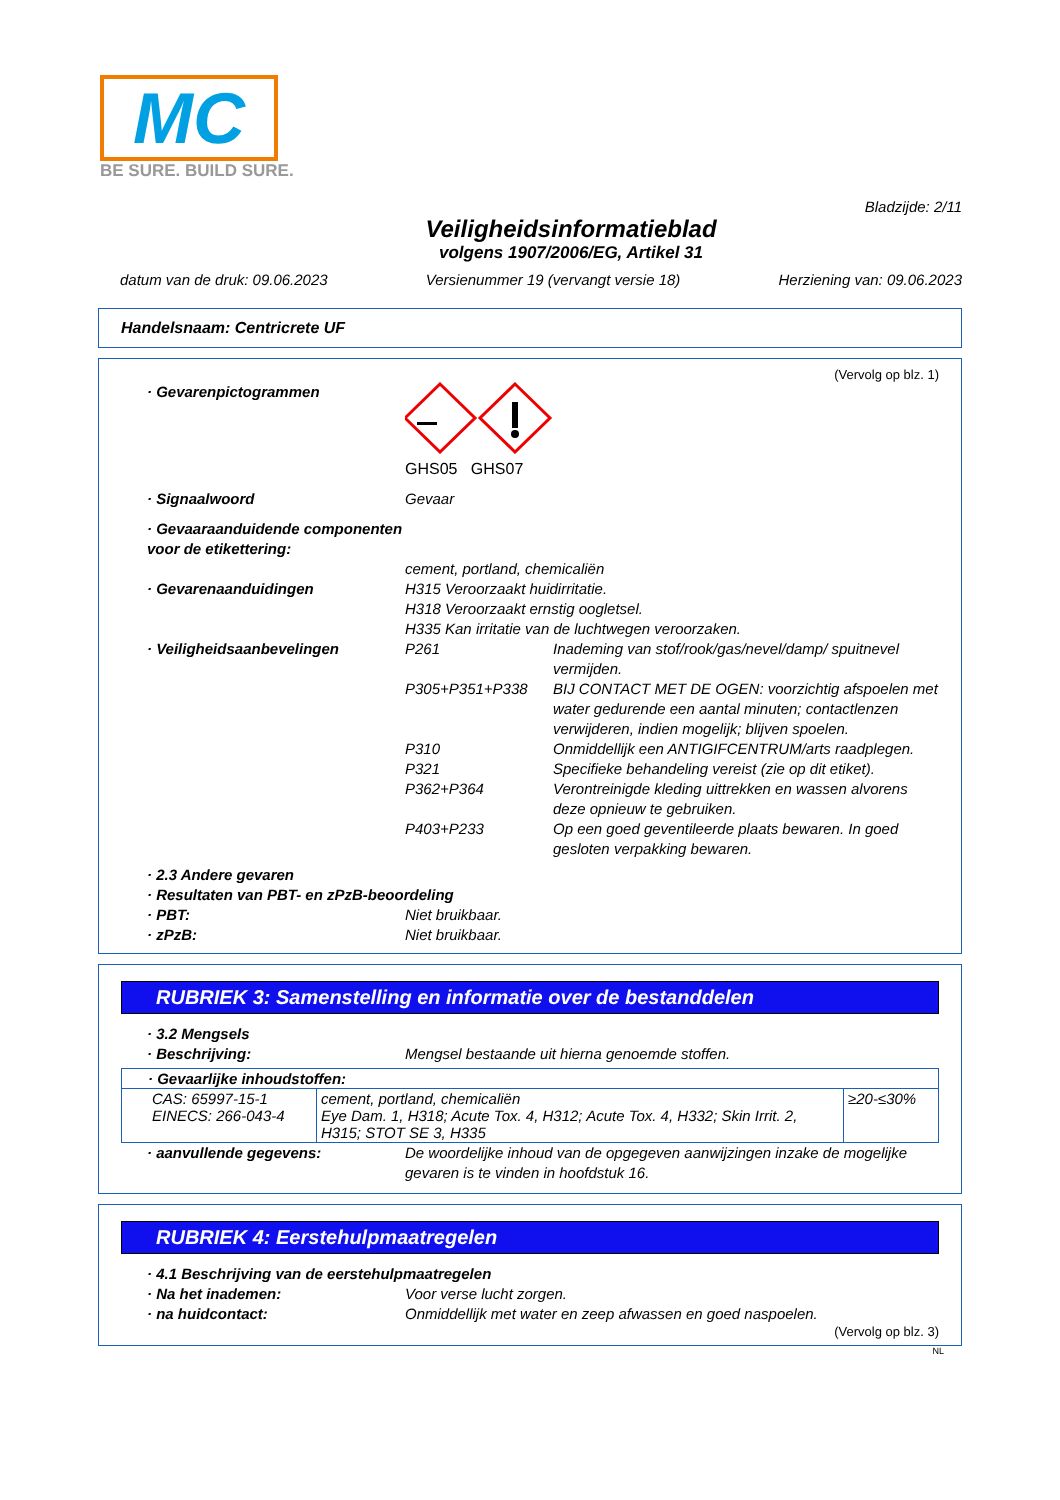MC
BE SURE. BUILD SURE.
Bladzijde: 2/11
Veiligheidsinformatieblad
volgens 1907/2006/EG, Artikel 31
datum van de druk: 09.06.2023 Versienummer 19 (vervangt versie 18) Herziening van: 09.06.2023
Handelsnaam: Centricrete UF
(Vervolg op blz. 1)
· Gevarenpictogrammen
GHS05 GHS07
· Signaalwoord Gevaar
· Gevaaraanduidende componenten voor de etikettering:
cement, portland, chemicaliën
· Gevarenaanduidingen H315 Veroorzaakt huidirritatie.
H318 Veroorzaakt ernstig oogletsel.
H335 Kan irritatie van de luchtwegen veroorzaken.
· Veiligheidsaanbevelingen
| P261 | Inademing van stof/rook/gas/nevel/damp/ spuitnevel vermijden. |
| P305+P351+P338 | BIJ CONTACT MET DE OGEN: voorzichtig afspoelen met water gedurende een aantal minuten; contactlenzen verwijderen, indien mogelijk; blijven spoelen. |
| P310 | Onmiddellijk een ANTIGIFCENTRUM/arts raadplegen. |
| P321 | Specifieke behandeling vereist (zie op dit etiket). |
| P362+P364 | Verontreinigde kleding uittrekken en wassen alvorens deze opnieuw te gebruiken. |
| P403+P233 | Op een goed geventileerde plaats bewaren. In goed gesloten verpakking bewaren. |
· 2.3 Andere gevaren
· Resultaten van PBT- en zPzB-beoordeling
· PBT: Niet bruikbaar.
· zPzB: Niet bruikbaar.
RUBRIEK 3: Samenstelling en informatie over de bestanddelen
· 3.2 Mengsels
· Beschrijving: Mengsel bestaande uit hierna genoemde stoffen.
| · Gevaarlijke inhoudstoffen: | | |
| CAS: 65997-15-1 EINECS: 266-043-4 | cement, portland, chemicaliën Eye Dam. 1, H318; Acute Tox. 4, H312; Acute Tox. 4, H332; Skin Irrit. 2, H315; STOT SE 3, H335 | ≥20-≤30% |
· aanvullende gegevens: De woordelijke inhoud van de opgegeven aanwijzingen inzake de mogelijke gevaren is te vinden in hoofdstuk 16.
RUBRIEK 4: Eerstehulpmaatregelen
· 4.1 Beschrijving van de eerstehulpmaatregelen
· Na het inademen: Voor verse lucht zorgen.
· na huidcontact: Onmiddellijk met water en zeep afwassen en goed naspoelen.
(Vervolg op blz. 3)
NL